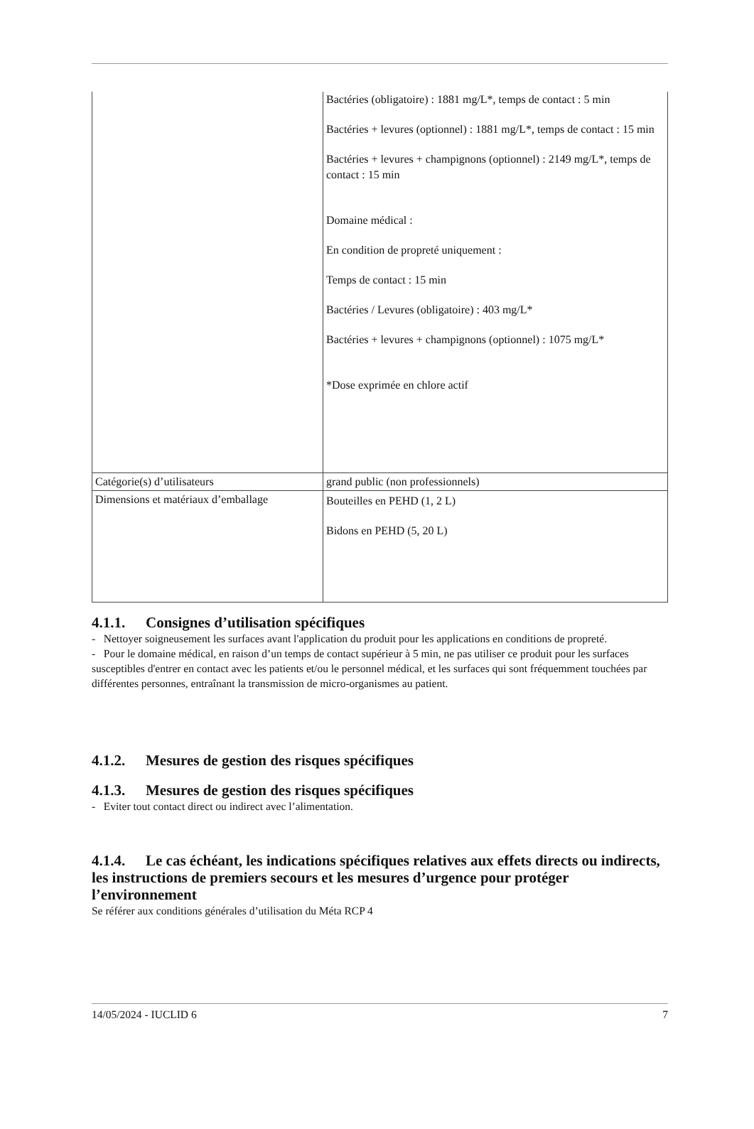| | Bactéries (obligatoire) : 1881 mg/L*, temps de contact : 5 min Bactéries + levures (optionnel) : 1881 mg/L*, temps de contact : 15 min Bactéries + levures + champignons (optionnel) : 2149 mg/L*, temps de contact : 15 min Domaine médical : En condition de propreté uniquement : Temps de contact : 15 min Bactéries / Levures (obligatoire) : 403 mg/L* Bactéries + levures + champignons (optionnel) : 1075 mg/L* *Dose exprimée en chlore actif |
| Catégorie(s) d’utilisateurs | grand public (non professionnels) |
| Dimensions et matériaux d’emballage | Bouteilles en PEHD (1, 2 L) Bidons en PEHD (5, 20 L) |
4.1.1. Consignes d’utilisation spécifiques
- Nettoyer soigneusement les surfaces avant l'application du produit pour les applications en conditions de propreté.
- Pour le domaine médical, en raison d’un temps de contact supérieur à 5 min, ne pas utiliser ce produit pour les surfaces susceptibles d'entrer en contact avec les patients et/ou le personnel médical, et les surfaces qui sont fréquemment touchées par différentes personnes, entraînant la transmission de micro-organismes au patient.
4.1.2. Mesures de gestion des risques spécifiques
4.1.3. Mesures de gestion des risques spécifiques
- Eviter tout contact direct ou indirect avec l’alimentation.
4.1.4. Le cas échéant, les indications spécifiques relatives aux effets directs ou indirects, les instructions de premiers secours et les mesures d’urgence pour protéger l’environnement
Se référer aux conditions générales d’utilisation du Méta RCP 4
14/05/2024 - IUCLID 6 7